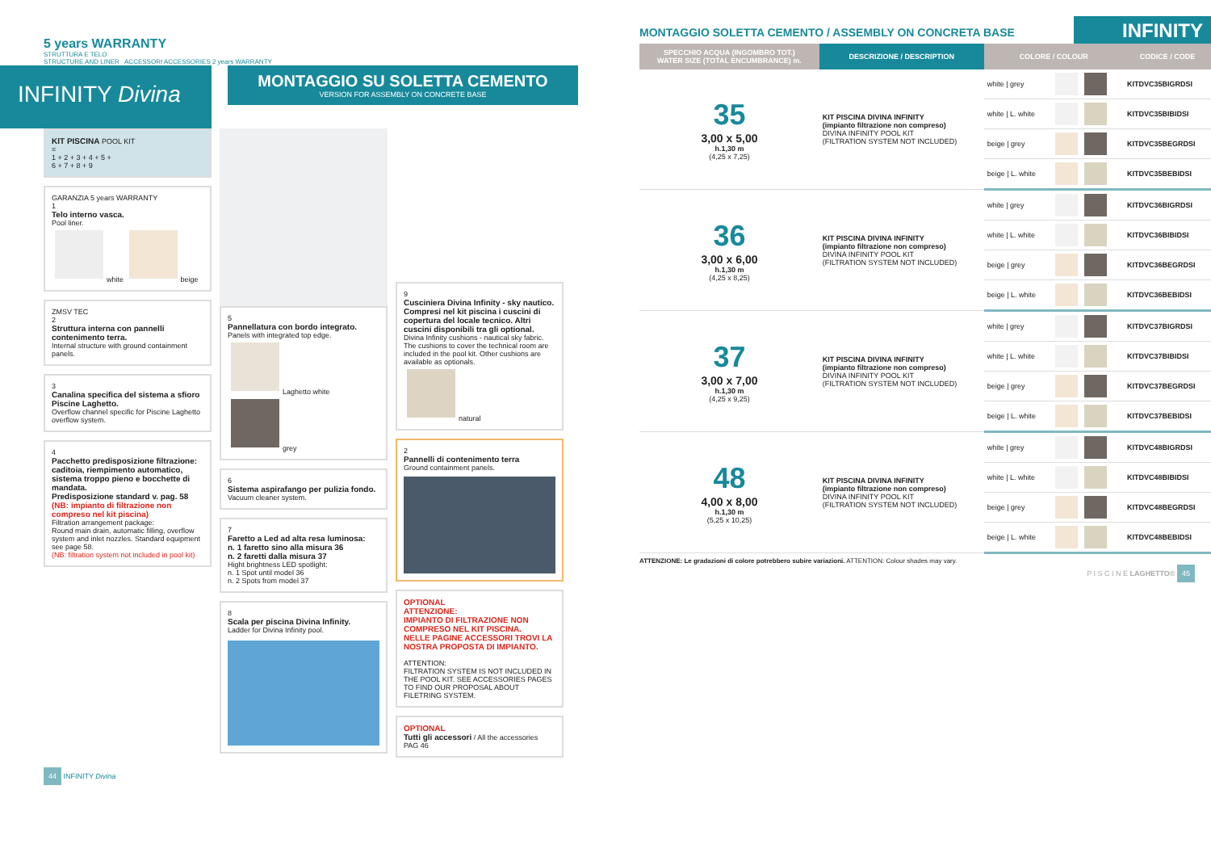5 years WARRANTY
STRUTTURA E TELO
STRUCTURE AND LINER ACCESSORI ACCESSORIES 2 years WARRANTY
INFINITY Divina
MONTAGGIO SU SOLETTA CEMENTO
VERSION FOR ASSEMBLY ON CONCRETE BASE
KIT PISCINA POOL KIT
=
1 + 2 + 3 + 4 + 5 +
6 + 7 + 8 + 9
GARANZIA 5 years WARRANTY
1
Telo interno vasca.
Pool liner.
white beige
ZMSV TEC
2
Struttura interna con pannelli contenimento terra.
Internal structure with ground containment panels.
3
Canalina specifica del sistema a sfioro Piscine Laghetto.
Overflow channel specific for Piscine Laghetto overflow system.
4
Pacchetto predisposizione filtrazione: caditoia, riempimento automatico, sistema troppo pieno e bocchette di mandata.
Predisposizione standard v. pag. 58
(NB: impianto di filtrazione non compreso nel kit piscina)
Filtration arrangement package:
Round main drain, automatic filling, overflow system and inlet nozzles. Standard equipment see page 58.
(NB: filtration system not included in pool kit)
5
Pannellatura con bordo integrato.
Panels with integrated top edge.
Laghetto white grey
6
Sistema aspirafango per pulizia fondo.
Vacuum cleaner system.
7
Faretto a Led ad alta resa luminosa:
n. 1 faretto sino alla misura 36
n. 2 faretti dalla misura 37
Hight brightness LED spotlight:
n. 1 Spot until model 36
n. 2 Spots from model 37
8
Scala per piscina Divina Infinity.
Ladder for Divina Infinity pool.
9
Cusciniera Divina Infinity - sky nautico. Compresi nel kit piscina i cuscini di copertura del locale tecnico. Altri cuscini disponibili tra gli optional.
Divina Infinity cushions - nautical sky fabric. The cushions to cover the technical room are included in the pool kit. Other cushions are available as optionals.
natural
2
Pannelli di contenimento terra
Ground containment panels.
OPTIONAL
ATTENZIONE:
IMPIANTO DI FILTRAZIONE NON COMPRESO NEL KIT PISCINA.
NELLE PAGINE ACCESSORI TROVI LA NOSTRA PROPOSTA DI IMPIANTO.
ATTENTION:
FILTRATION SYSTEM IS NOT INCLUDED IN THE POOL KIT. SEE ACCESSORIES PAGES TO FIND OUR PROPOSAL ABOUT FILETRING SYSTEM.
OPTIONAL
Tutti gli accessori / All the accessories
PAG 46
44 INFINITY Divina
MONTAGGIO SOLETTA CEMENTO / ASSEMBLY ON CONCRETA BASE INFINITY
| SPECCHIO ACQUA (INGOMBRO TOT.) WATER SIZE (TOTAL ENCUMBRANCE) m. | DESCRIZIONE / DESCRIPTION | COLORE / COLOUR | | CODICE / CODE |
| --- | --- | --- | --- | --- |
| 35 3,00 x 5,00 h.1,30 m (4,25 x 7,25) | KIT PISCINA DIVINA INFINITY (impianto filtrazione non compreso) DIVINA INFINITY POOL KIT (FILTRATION SYSTEM NOT INCLUDED) | white / grey | | KITDVC35BIGRDSI |
| | | white / L. white | | KITDVC35BIBIDSI |
| | | beige / grey | | KITDVC35BEGRDSI |
| | | beige / L. white | | KITDVC35BEBIDSI |
| 36 3,00 x 6,00 h.1,30 m (4,25 x 8,25) | KIT PISCINA DIVINA INFINITY (impianto filtrazione non compreso) DIVINA INFINITY POOL KIT (FILTRATION SYSTEM NOT INCLUDED) | white / grey | | KITDVC36BIGRDSI |
| | | white / L. white | | KITDVC36BIBIDSI |
| | | beige / grey | | KITDVC36BEGRDSI |
| | | beige / L. white | | KITDVC36BEBIDSI |
| 37 3,00 x 7,00 h.1,30 m (4,25 x 9,25) | KIT PISCINA DIVINA INFINITY (impianto filtrazione non compreso) DIVINA INFINITY POOL KIT (FILTRATION SYSTEM NOT INCLUDED) | white / grey | | KITDVC37BIGRDSI |
| | | white / L. white | | KITDVC37BIBIDSI |
| | | beige / grey | | KITDVC37BEGRDSI |
| | | beige / L. white | | KITDVC37BEBIDSI |
| 48 4,00 x 8,00 h.1,30 m (5,25 x 10,25) | KIT PISCINA DIVINA INFINITY (impianto filtrazione non compreso) DIVINA INFINITY POOL KIT (FILTRATION SYSTEM NOT INCLUDED) | white / grey | | KITDVC48BIGRDSI |
| | | white / L. white | | KITDVC48BIBIDSI |
| | | beige / grey | | KITDVC48BEGRDSI |
| | | beige / L. white | | KITDVC48BEBIDSI |
ATTENZIONE: Le gradazioni di colore potrebbero subire variazioni. ATTENTION: Colour shades may vary.
P I S C I N E LAGHETTO® 45